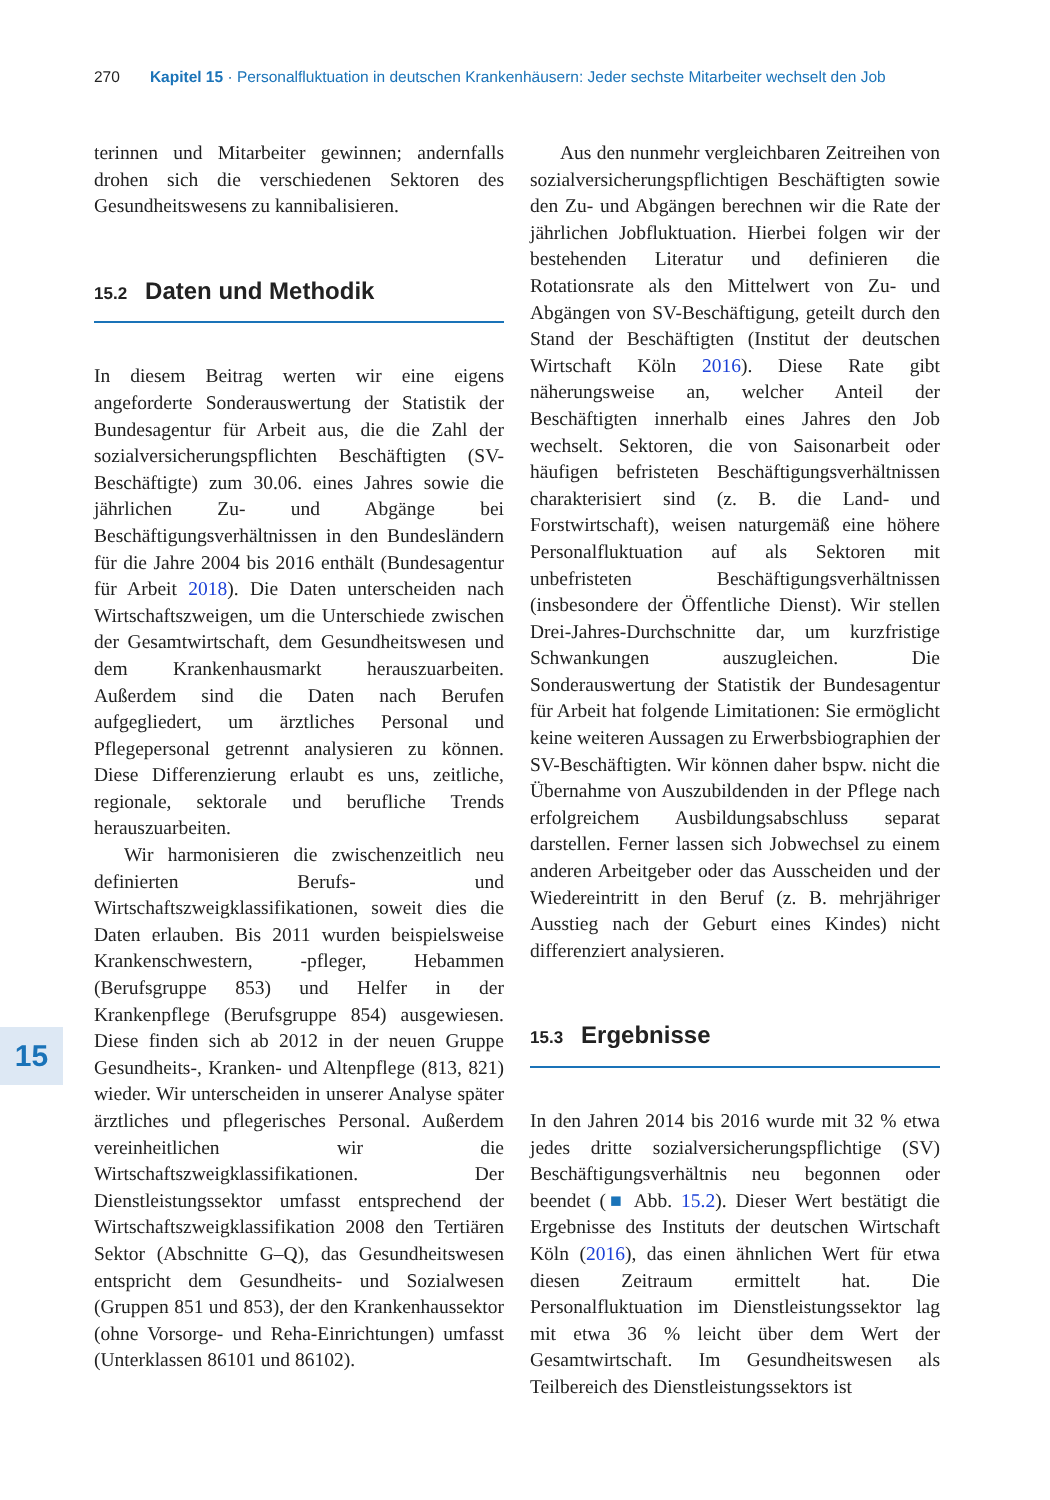270 Kapitel 15 · Personalfluktuation in deutschen Krankenhäusern: Jeder sechste Mitarbeiter wechselt den Job
15
terinnen und Mitarbeiter gewinnen; andernfalls drohen sich die verschiedenen Sektoren des Gesundheitswesens zu kannibalisieren.
15.2 Daten und Methodik
In diesem Beitrag werten wir eine eigens angeforderte Sonderauswertung der Statistik der Bundesagentur für Arbeit aus, die die Zahl der sozialversicherungspflichten Beschäftigten (SV-Beschäftigte) zum 30.06. eines Jahres sowie die jährlichen Zu- und Abgänge bei Beschäftigungsverhältnissen in den Bundesländern für die Jahre 2004 bis 2016 enthält (Bundesagentur für Arbeit 2018). Die Daten unterscheiden nach Wirtschaftszweigen, um die Unterschiede zwischen der Gesamtwirtschaft, dem Gesundheitswesen und dem Krankenhausmarkt herauszuarbeiten. Außerdem sind die Daten nach Berufen aufgegliedert, um ärztliches Personal und Pflegepersonal getrennt analysieren zu können. Diese Differenzierung erlaubt es uns, zeitliche, regionale, sektorale und berufliche Trends herauszuarbeiten.
Wir harmonisieren die zwischenzeitlich neu definierten Berufs- und Wirtschaftszweigklassifikationen, soweit dies die Daten erlauben. Bis 2011 wurden beispielsweise Krankenschwestern, -pfleger, Hebammen (Berufsgruppe 853) und Helfer in der Krankenpflege (Berufsgruppe 854) ausgewiesen. Diese finden sich ab 2012 in der neuen Gruppe Gesundheits-, Kranken- und Altenpflege (813, 821) wieder. Wir unterscheiden in unserer Analyse später ärztliches und pflegerisches Personal. Außerdem vereinheitlichen wir die Wirtschaftszweigklassifikationen. Der Dienstleistungssektor umfasst entsprechend der Wirtschaftszweigklassifikation 2008 den Tertiären Sektor (Abschnitte G–Q), das Gesundheitswesen entspricht dem Gesundheits- und Sozialwesen (Gruppen 851 und 853), der den Krankenhaussektor (ohne Vorsorge- und Reha-Einrichtungen) umfasst (Unterklassen 86101 und 86102).
Aus den nunmehr vergleichbaren Zeitreihen von sozialversicherungspflichtigen Beschäftigten sowie den Zu- und Abgängen berechnen wir die Rate der jährlichen Jobfluktuation. Hierbei folgen wir der bestehenden Literatur und definieren die Rotationsrate als den Mittelwert von Zu- und Abgängen von SV-Beschäftigung, geteilt durch den Stand der Beschäftigten (Institut der deutschen Wirtschaft Köln 2016). Diese Rate gibt näherungsweise an, welcher Anteil der Beschäftigten innerhalb eines Jahres den Job wechselt. Sektoren, die von Saisonarbeit oder häufigen befristeten Beschäftigungsverhältnissen charakterisiert sind (z. B. die Land- und Forstwirtschaft), weisen naturgemäß eine höhere Personalfluktuation auf als Sektoren mit unbefristeten Beschäftigungsverhältnissen (insbesondere der Öffentliche Dienst). Wir stellen Drei-Jahres-Durchschnitte dar, um kurzfristige Schwankungen auszugleichen. Die Sonderauswertung der Statistik der Bundesagentur für Arbeit hat folgende Limitationen: Sie ermöglicht keine weiteren Aussagen zu Erwerbsbiographien der SV-Beschäftigten. Wir können daher bspw. nicht die Übernahme von Auszubildenden in der Pflege nach erfolgreichem Ausbildungsabschluss separat darstellen. Ferner lassen sich Jobwechsel zu einem anderen Arbeitgeber oder das Ausscheiden und der Wiedereintritt in den Beruf (z. B. mehrjähriger Ausstieg nach der Geburt eines Kindes) nicht differenziert analysieren.
15.3 Ergebnisse
In den Jahren 2014 bis 2016 wurde mit 32 % etwa jedes dritte sozialversicherungspflichtige (SV) Beschäftigungsverhältnis neu begonnen oder beendet (■ Abb. 15.2). Dieser Wert bestätigt die Ergebnisse des Instituts der deutschen Wirtschaft Köln (2016), das einen ähnlichen Wert für etwa diesen Zeitraum ermittelt hat. Die Personalfluktuation im Dienstleistungssektor lag mit etwa 36 % leicht über dem Wert der Gesamtwirtschaft. Im Gesundheitswesen als Teilbereich des Dienstleistungssektors ist